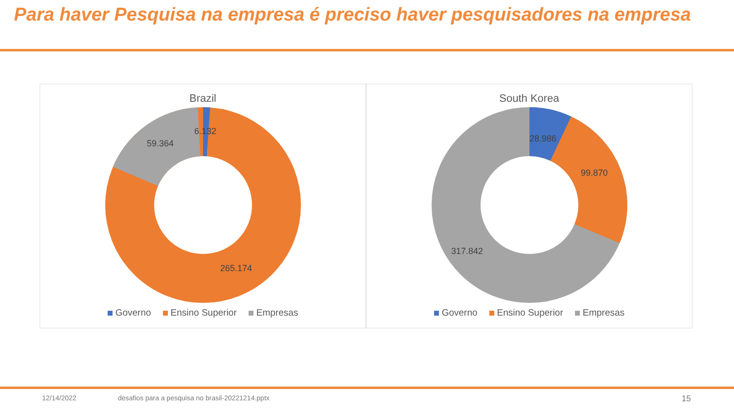Para haver Pesquisa na empresa é preciso haver pesquisadores na empresa
Brazil
59.364
6.132
265.174
Governo Ensino Superior Empresas
South Korea
28.986
99.870
317.842
Governo Ensino Superior Empresas
12/14/2022 desafios para a pesquisa no brasil-20221214.pptx 15